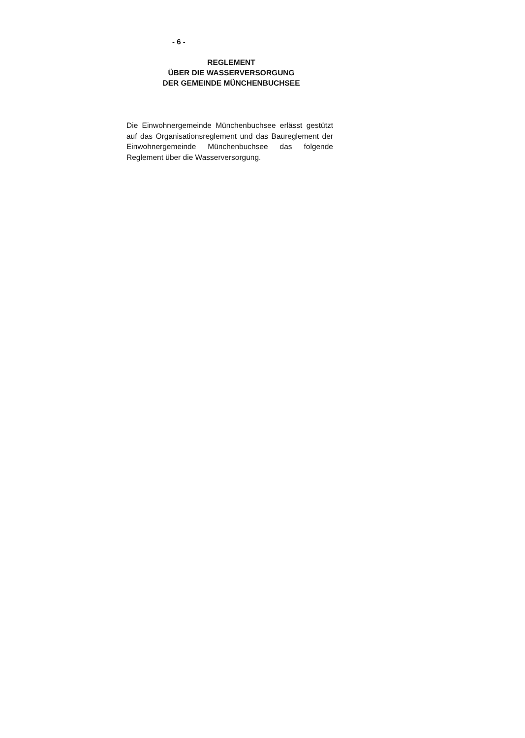- 6 -
REGLEMENT
ÜBER DIE WASSERVERSORGUNG
DER GEMEINDE MÜNCHENBUCHSEE
Die Einwohnergemeinde Münchenbuchsee erlässt gestützt auf das Organisationsreglement und das Baureglement der Einwohnergemeinde München­buchsee das folgende Reglement über die Wasser­versorgung.